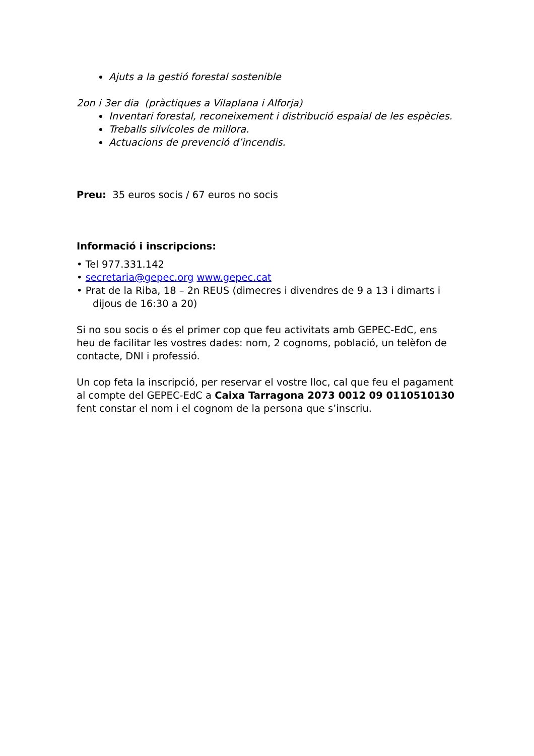Ajuts a la gestió forestal sostenible
2on i 3er dia (pràctiques a Vilaplana i Alforja)
Inventari forestal, reconeixement i distribució espaial de les espècies.
Treballs silvícoles de millora.
Actuacions de prevenció d’incendis.
Preu: 35 euros socis / 67 euros no socis
Informació i inscripcions:
• Tel 977.331.142
• secretaria@gepec.org www.gepec.cat
• Prat de la Riba, 18 – 2n REUS (dimecres i divendres de 9 a 13 i dimarts i dijous de 16:30 a 20)
Si no sou socis o és el primer cop que feu activitats amb GEPEC-EdC, ens heu de facilitar les vostres dades: nom, 2 cognoms, població, un telèfon de contacte, DNI i professió.
Un cop feta la inscripció, per reservar el vostre lloc, cal que feu el pagament al compte del GEPEC-EdC a Caixa Tarragona 2073 0012 09 0110510130 fent constar el nom i el cognom de la persona que s’inscriu.